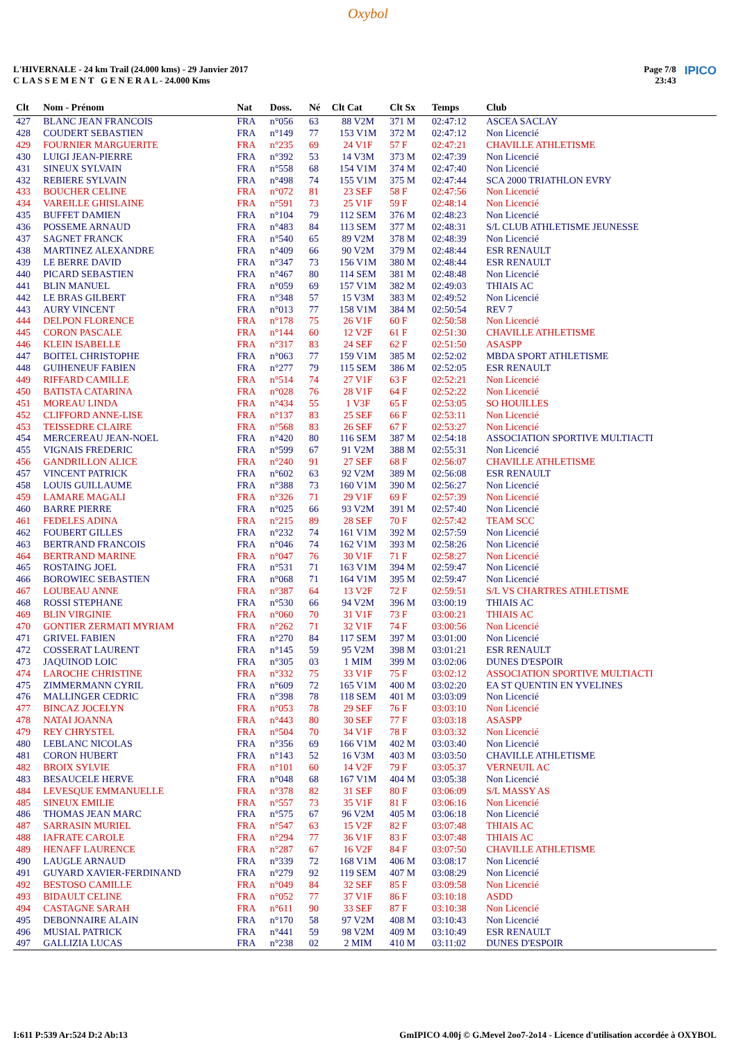Oxybol
L'HIVERNALE - 24 km Trail (24.000 kms) - 29 Janvier 2017
C L A S S E M E N T G E N E R A L - 24.000 Kms
Page 7/8
23:43
IPICO
| Clt | Nom - Prénom | Nat | Doss. | Né | Clt Cat | Clt Sx | Temps | Club |
| --- | --- | --- | --- | --- | --- | --- | --- | --- |
| 427 | BLANC JEAN FRANCOIS | FRA | n°056 | 63 | 88 V2M | 371 M | 02:47:12 | ASCEA SACLAY |
| 428 | COUDERT SEBASTIEN | FRA | n°149 | 77 | 153 V1M | 372 M | 02:47:12 | Non Licencié |
| 429 | FOURNIER MARGUERITE | FRA | n°235 | 69 | 24 V1F | 57 F | 02:47:21 | CHAVILLE ATHLETISME |
| 430 | LUIGI JEAN-PIERRE | FRA | n°392 | 53 | 14 V3M | 373 M | 02:47:39 | Non Licencié |
| 431 | SINEUX SYLVAIN | FRA | n°558 | 68 | 154 V1M | 374 M | 02:47:40 | Non Licencié |
| 432 | REBIERE SYLVAIN | FRA | n°498 | 74 | 155 V1M | 375 M | 02:47:44 | SCA 2000 TRIATHLON EVRY |
| 433 | BOUCHER CELINE | FRA | n°072 | 81 | 23 SEF | 58 F | 02:47:56 | Non Licencié |
| 434 | VAREILLE GHISLAINE | FRA | n°591 | 73 | 25 V1F | 59 F | 02:48:14 | Non Licencié |
| 435 | BUFFET DAMIEN | FRA | n°104 | 79 | 112 SEM | 376 M | 02:48:23 | Non Licencié |
| 436 | POSSEME ARNAUD | FRA | n°483 | 84 | 113 SEM | 377 M | 02:48:31 | S/L CLUB ATHLETISME JEUNESSE |
| 437 | SAGNET FRANCK | FRA | n°540 | 65 | 89 V2M | 378 M | 02:48:39 | Non Licencié |
| 438 | MARTINEZ ALEXANDRE | FRA | n°409 | 66 | 90 V2M | 379 M | 02:48:44 | ESR RENAULT |
| 439 | LE BERRE DAVID | FRA | n°347 | 73 | 156 V1M | 380 M | 02:48:44 | ESR RENAULT |
| 440 | PICARD SEBASTIEN | FRA | n°467 | 80 | 114 SEM | 381 M | 02:48:48 | Non Licencié |
| 441 | BLIN MANUEL | FRA | n°059 | 69 | 157 V1M | 382 M | 02:49:03 | THIAIS AC |
| 442 | LE BRAS GILBERT | FRA | n°348 | 57 | 15 V3M | 383 M | 02:49:52 | Non Licencié |
| 443 | AURY VINCENT | FRA | n°013 | 77 | 158 V1M | 384 M | 02:50:54 | REV 7 |
| 444 | DELPON FLORENCE | FRA | n°178 | 75 | 26 V1F | 60 F | 02:50:58 | Non Licencié |
| 445 | CORON PASCALE | FRA | n°144 | 60 | 12 V2F | 61 F | 02:51:30 | CHAVILLE ATHLETISME |
| 446 | KLEIN ISABELLE | FRA | n°317 | 83 | 24 SEF | 62 F | 02:51:50 | ASASPP |
| 447 | BOITEL CHRISTOPHE | FRA | n°063 | 77 | 159 V1M | 385 M | 02:52:02 | MBDA SPORT ATHLETISME |
| 448 | GUIHENEUF FABIEN | FRA | n°277 | 79 | 115 SEM | 386 M | 02:52:05 | ESR RENAULT |
| 449 | RIFFARD CAMILLE | FRA | n°514 | 74 | 27 V1F | 63 F | 02:52:21 | Non Licencié |
| 450 | BATISTA CATARINA | FRA | n°028 | 76 | 28 V1F | 64 F | 02:52:22 | Non Licencié |
| 451 | MOREAU LINDA | FRA | n°434 | 55 | 1 V3F | 65 F | 02:53:05 | SO HOUILLES |
| 452 | CLIFFORD ANNE-LISE | FRA | n°137 | 83 | 25 SEF | 66 F | 02:53:11 | Non Licencié |
| 453 | TEISSEDRE CLAIRE | FRA | n°568 | 83 | 26 SEF | 67 F | 02:53:27 | Non Licencié |
| 454 | MERCEREAU JEAN-NOEL | FRA | n°420 | 80 | 116 SEM | 387 M | 02:54:18 | ASSOCIATION SPORTIVE MULTIACTI |
| 455 | VIGNAIS FREDERIC | FRA | n°599 | 67 | 91 V2M | 388 M | 02:55:31 | Non Licencié |
| 456 | GANDRILLON ALICE | FRA | n°240 | 91 | 27 SEF | 68 F | 02:56:07 | CHAVILLE ATHLETISME |
| 457 | VINCENT PATRICK | FRA | n°602 | 63 | 92 V2M | 389 M | 02:56:08 | ESR RENAULT |
| 458 | LOUIS GUILLAUME | FRA | n°388 | 73 | 160 V1M | 390 M | 02:56:27 | Non Licencié |
| 459 | LAMARE MAGALI | FRA | n°326 | 71 | 29 V1F | 69 F | 02:57:39 | Non Licencié |
| 460 | BARRE PIERRE | FRA | n°025 | 66 | 93 V2M | 391 M | 02:57:40 | Non Licencié |
| 461 | FEDELES ADINA | FRA | n°215 | 89 | 28 SEF | 70 F | 02:57:42 | TEAM SCC |
| 462 | FOUBERT GILLES | FRA | n°232 | 74 | 161 V1M | 392 M | 02:57:59 | Non Licencié |
| 463 | BERTRAND FRANCOIS | FRA | n°046 | 74 | 162 V1M | 393 M | 02:58:26 | Non Licencié |
| 464 | BERTRAND MARINE | FRA | n°047 | 76 | 30 V1F | 71 F | 02:58:27 | Non Licencié |
| 465 | ROSTAING JOEL | FRA | n°531 | 71 | 163 V1M | 394 M | 02:59:47 | Non Licencié |
| 466 | BOROWIEC SEBASTIEN | FRA | n°068 | 71 | 164 V1M | 395 M | 02:59:47 | Non Licencié |
| 467 | LOUBEAU ANNE | FRA | n°387 | 64 | 13 V2F | 72 F | 02:59:51 | S/L VS CHARTRES ATHLETISME |
| 468 | ROSSI STEPHANE | FRA | n°530 | 66 | 94 V2M | 396 M | 03:00:19 | THIAIS AC |
| 469 | BLIN VIRGINIE | FRA | n°060 | 70 | 31 V1F | 73 F | 03:00:21 | THIAIS AC |
| 470 | GONTIER ZERMATI MYRIAM | FRA | n°262 | 71 | 32 V1F | 74 F | 03:00:56 | Non Licencié |
| 471 | GRIVEL FABIEN | FRA | n°270 | 84 | 117 SEM | 397 M | 03:01:00 | Non Licencié |
| 472 | COSSERAT LAURENT | FRA | n°145 | 59 | 95 V2M | 398 M | 03:01:21 | ESR RENAULT |
| 473 | JAQUINOD LOIC | FRA | n°305 | 03 | 1 MIM | 399 M | 03:02:06 | DUNES D'ESPOIR |
| 474 | LAROCHE CHRISTINE | FRA | n°332 | 75 | 33 V1F | 75 F | 03:02:12 | ASSOCIATION SPORTIVE MULTIACTI |
| 475 | ZIMMERMANN CYRIL | FRA | n°609 | 72 | 165 V1M | 400 M | 03:02:20 | EA ST QUENTIN EN YVELINES |
| 476 | MALLINGER CEDRIC | FRA | n°398 | 78 | 118 SEM | 401 M | 03:03:09 | Non Licencié |
| 477 | BINCAZ JOCELYN | FRA | n°053 | 78 | 29 SEF | 76 F | 03:03:10 | Non Licencié |
| 478 | NATAI JOANNA | FRA | n°443 | 80 | 30 SEF | 77 F | 03:03:18 | ASASPP |
| 479 | REY CHRYSTEL | FRA | n°504 | 70 | 34 V1F | 78 F | 03:03:32 | Non Licencié |
| 480 | LEBLANC NICOLAS | FRA | n°356 | 69 | 166 V1M | 402 M | 03:03:40 | Non Licencié |
| 481 | CORON HUBERT | FRA | n°143 | 52 | 16 V3M | 403 M | 03:03:50 | CHAVILLE ATHLETISME |
| 482 | BROIX SYLVIE | FRA | n°101 | 60 | 14 V2F | 79 F | 03:05:37 | VERNEUIL AC |
| 483 | BESAUCELE HERVE | FRA | n°048 | 68 | 167 V1M | 404 M | 03:05:38 | Non Licencié |
| 484 | LEVESQUE EMMANUELLE | FRA | n°378 | 82 | 31 SEF | 80 F | 03:06:09 | S/L MASSY AS |
| 485 | SINEUX EMILIE | FRA | n°557 | 73 | 35 V1F | 81 F | 03:06:16 | Non Licencié |
| 486 | THOMAS JEAN MARC | FRA | n°575 | 67 | 96 V2M | 405 M | 03:06:18 | Non Licencié |
| 487 | SARRASIN MURIEL | FRA | n°547 | 63 | 15 V2F | 82 F | 03:07:48 | THIAIS AC |
| 488 | IAFRATE CAROLE | FRA | n°294 | 77 | 36 V1F | 83 F | 03:07:48 | THIAIS AC |
| 489 | HENAFF LAURENCE | FRA | n°287 | 67 | 16 V2F | 84 F | 03:07:50 | CHAVILLE ATHLETISME |
| 490 | LAUGLE ARNAUD | FRA | n°339 | 72 | 168 V1M | 406 M | 03:08:17 | Non Licencié |
| 491 | GUYARD XAVIER-FERDINAND | FRA | n°279 | 92 | 119 SEM | 407 M | 03:08:29 | Non Licencié |
| 492 | BESTOSO CAMILLE | FRA | n°049 | 84 | 32 SEF | 85 F | 03:09:58 | Non Licencié |
| 493 | BIDAULT CELINE | FRA | n°052 | 77 | 37 V1F | 86 F | 03:10:18 | ASDD |
| 494 | CASTAGNE SARAH | FRA | n°611 | 90 | 33 SEF | 87 F | 03:10:38 | Non Licencié |
| 495 | DEBONNAIRE ALAIN | FRA | n°170 | 58 | 97 V2M | 408 M | 03:10:43 | Non Licencié |
| 496 | MUSIAL PATRICK | FRA | n°441 | 59 | 98 V2M | 409 M | 03:10:49 | ESR RENAULT |
| 497 | GALLIZIA LUCAS | FRA | n°238 | 02 | 2 MIM | 410 M | 03:11:02 | DUNES D'ESPOIR |
I:611 P:539 Ar:524 D:2 Ab:13 GmIPICO 4.00j © G.Mevel 2oo7-2o14 - Licence d'utilisation accordée à OXYBOL